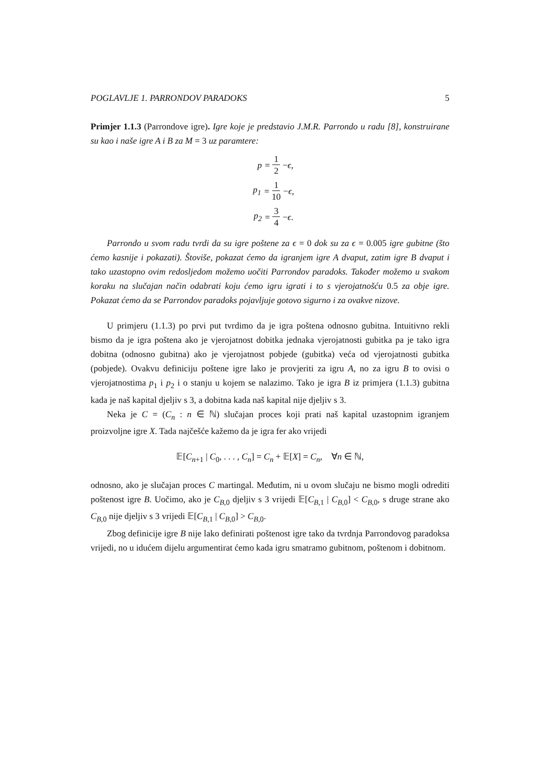POGLAVLJE 1. PARRONDOV PARADOKS 5
Primjer 1.1.3 (Parrondove igre). Igre koje je predstavio J.M.R. Parrondo u radu [8], konstruirane su kao i naše igre A i B za M = 3 uz paramtere:
p = 1 2 − ϵ,
p<sub>1</sub> = 1 10 − ϵ,
p<sub>2</sub> = 3 4 − ϵ.
Parrondo u svom radu tvrdi da su igre poštene za ϵ = 0 dok su za ϵ = 0.005 igre gubitne (što ćemo kasnije i pokazati). Štoviše, pokazat ćemo da igranjem igre A dvaput, zatim igre B dvaput i tako uzastopno ovim redosljedom možemo uočiti Parrondov paradoks. Također možemo u svakom koraku na slučajan način odabrati koju ćemo igru igrati i to s vjerojatnošću 0.5 za obje igre. Pokazat ćemo da se Parrondov paradoks pojavljuje gotovo sigurno i za ovakve nizove.
U primjeru (1.1.3) po prvi put tvrdimo da je igra poštena odnosno gubitna. Intuitivno rekli bismo da je igra poštena ako je vjerojatnost dobitka jednaka vjerojatnosti gubitka pa je tako igra dobitna (odnosno gubitna) ako je vjerojatnost pobjede (gubitka) veća od vjerojatnosti gubitka (pobjede). Ovakvu definiciju poštene igre lako je provjeriti za igru A, no za igru B to ovisi o vjerojatnostima p<sub>1</sub> i p<sub>2</sub> i o stanju u kojem se nalazimo. Tako je igra B iz primjera (1.1.3) gubitna kada je naš kapital djeljiv s 3, a dobitna kada naš kapital nije djeljiv s 3.
Neka je C = (C<sub>n</sub> : n ∈ ℕ) slučajan proces koji prati naš kapital uzastopnim igranjem proizvoljne igre X. Tada najčešće kažemo da je igra fer ako vrijedi
𝔼[C<sub>n+1</sub> | C<sub>0</sub>, . . . , C<sub>n</sub>] = C<sub>n</sub> + 𝔼[X] = C<sub>n</sub>, ∀n ∈ ℕ,
odnosno, ako je slučajan proces C martingal. Međutim, ni u ovom slučaju ne bismo mogli odrediti poštenost igre B. Uočimo, ako je C<sub>B,0</sub> djeljiv s 3 vrijedi 𝔼[C<sub>B,1</sub> | C<sub>B,0</sub>] < C<sub>B,0</sub>, s druge strane ako C<sub>B,0</sub> nije djeljiv s 3 vrijedi 𝔼[C<sub>B,1</sub> | C<sub>B,0</sub>] > C<sub>B,0</sub>.
Zbog definicije igre B nije lako definirati poštenost igre tako da tvrdnja Parrondovog paradoksa vrijedi, no u idućem dijelu argumentirat ćemo kada igru smatramo gubitnom, poštenom i dobitnom.